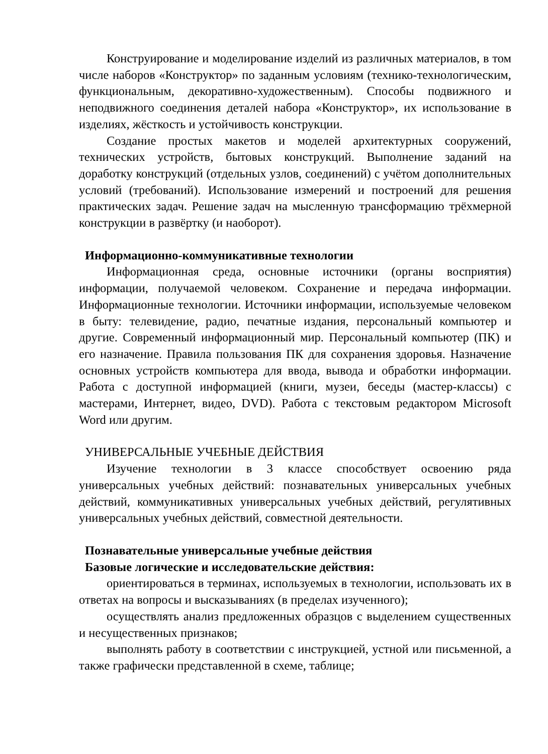Конструирование и моделирование изделий из различных материалов, в том числе наборов «Конструктор» по заданным условиям (технико-технологическим, функциональным, декоративно-художественным). Способы подвижного и неподвижного соединения деталей набора «Конструктор», их использование в изделиях, жёсткость и устойчивость конструкции.
Создание простых макетов и моделей архитектурных сооружений, технических устройств, бытовых конструкций. Выполнение заданий на доработку конструкций (отдельных узлов, соединений) с учётом дополнительных условий (требований). Использование измерений и построений для решения практических задач. Решение задач на мысленную трансформацию трёхмерной конструкции в развёртку (и наоборот).
Информационно-коммуникативные технологии
Информационная среда, основные источники (органы восприятия) информации, получаемой человеком. Сохранение и передача информации. Информационные технологии. Источники информации, используемые человеком в быту: телевидение, радио, печатные издания, персональный компьютер и другие. Современный информационный мир. Персональный компьютер (ПК) и его назначение. Правила пользования ПК для сохранения здоровья. Назначение основных устройств компьютера для ввода, вывода и обработки информации. Работа с доступной информацией (книги, музеи, беседы (мастер-классы) с мастерами, Интернет, видео, DVD). Работа с текстовым редактором Microsoft Word или другим.
УНИВЕРСАЛЬНЫЕ УЧЕБНЫЕ ДЕЙСТВИЯ
Изучение технологии в 3 классе способствует освоению ряда универсальных учебных действий: познавательных универсальных учебных действий, коммуникативных универсальных учебных действий, регулятивных универсальных учебных действий, совместной деятельности.
Познавательные универсальные учебные действия
Базовые логические и исследовательские действия:
ориентироваться в терминах, используемых в технологии, использовать их в ответах на вопросы и высказываниях (в пределах изученного);
осуществлять анализ предложенных образцов с выделением существенных и несущественных признаков;
выполнять работу в соответствии с инструкцией, устной или письменной, а также графически представленной в схеме, таблице;